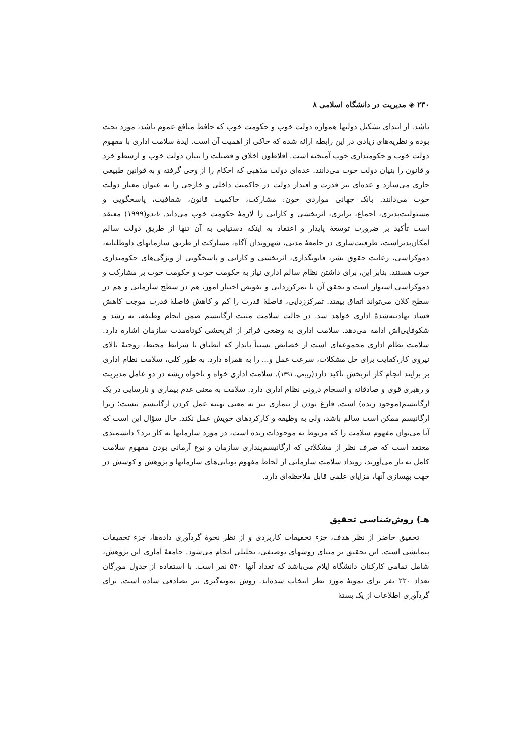۲۳۰ ◈ مدیریت در دانشگاه اسلامی ۸
باشد. از ابتدای تشکیل دولتها همواره دولت خوب و حکومت خوب که حافظ منافع عموم باشد، مورد بحث بوده و نظریه‌های زیادی در این رابطه ارائه شده که حاکی از اهمیت آن است. ایدۀ سلامت اداری با مفهوم دولت خوب و حکومتداری خوب آمیخته است. افلاطون اخلاق و فضیلت را بنیان دولت خوب و ارسطو خرد و قانون را بنیان دولت خوب می‌دانند. عده‌ای دولت مذهبی که احکام را از وحی گرفته و به قوانین طبیعی جاری می‌سازد و عده‌ای نیز قدرت و اقتدار دولت در حاکمیت داخلی و خارجی را به عنوان معیار دولت خوب می‌دانند. بانک جهانی مواردی چون: مشارکت، حاکمیت قانون، شفافیت، پاسخگویی و مسئولیت‌پذیری، اجماع، برابری، اثربخشی و کارایی را لازمۀ حکومت خوب می‌داند. نایدو(۱۹۹۹) معتقد است تأکید بر ضرورت توسعۀ پایدار و اعتقاد به اینکه دستیابی به آن تنها از طریق دولت سالم امکان‌پذیراست، ظرفیت‌سازی در جامعۀ مدنی، شهروندان آگاه، مشارکت از طریق سازمانهای داوطلبانه، دموکراسی، رعایت حقوق بشر، قانونگذاری، اثربخشی و کارایی و پاسخگویی از ویژگی‌های حکومتداری خوب هستند. بنابر این، برای داشتن نظام سالم اداری نیاز به حکومت خوب و حکومت خوب بر مشارکت و دموکراسی استوار است و تحقق آن با تمرکززدایی و تفویض اختیار امور، هم در سطح سازمانی و هم در سطح کلان می‌تواند اتفاق بیفتد. تمرکززدایی، فاصلۀ قدرت را کم و کاهش فاصلۀ قدرت موجب کاهش فساد نهادینه‌شدۀ اداری خواهد شد. در حالت سلامت مثبت ارگانیسم ضمن انجام وظیفه، به رشد و شکوفایی‌اش ادامه می‌دهد. سلامت اداری به وضعی فراتر از اثربخشی کوتاه‌مدت سازمان اشاره دارد. سلامت نظام اداری مجموعه‌ای است از خصایص نسبتاً پایدار که انطباق با شرایط محیط، روحیۀ بالای نیروی کار،کفایت برای حل مشکلات، سرعت عمل و... را به همراه دارد. به طور کلی، سلامت نظام اداری بر برایند انجام کار اثربخش تأکید دارد(ربیعی، ۱۳۹۱). سلامت اداری خواه و ناخواه ریشه در دو عامل مدیریت و رهبری قوی و صادقانه و انسجام درونی نظام اداری دارد. سلامت به معنی عدم بیماری و نارسایی در یک ارگانیسم(موجود زنده) است. فارغ بودن از بیماری نیز به معنی بهینه عمل کردن ارگانیسم نیست؛ زیرا ارگانیسم ممکن است سالم باشد، ولی به وظیفه و کارکردهای خویش عمل نکند. حال سؤال این است که آیا می‌توان مفهوم سلامت را که مربوط به موجودات زنده است، در مورد سازمانها به کار برد؟ دانشمندی معتقد است که صرف نظر از مشکلاتی که ارگانیسم‌پنداری سازمان و نوع آرمانی بودن مفهوم سلامت کامل به بار می‌آورند، رویداد سلامت سازمانی از لحاظ مفهوم پویایی‌های سازمانها و پژوهش و کوشش در جهت بهسازی آنها، مزایای علمی قابل ملاحظه‌ای دارد.
هـ) روش‌شناسی تحقیق
تحقیق حاضر از نظر هدف، جزء تحقیقات کاربردی و از نظر نحوۀ گردآوری داده‌ها، جزء تحقیقات پیمایشی است. این تحقیق بر مبنای روشهای توصیفی، تحلیلی انجام می‌شود. جامعۀ آماری این پژوهش، شامل تمامی کارکنان دانشگاه ایلام می‌باشد که تعداد آنها ۵۴۰ نفر است. با استفاده از جدول مورگان تعداد ۲۲۰ نفر برای نمونۀ مورد نظر انتخاب شده‌اند. روش نمونه‌گیری نیز تصادفی ساده است. برای گردآوری اطلاعات از یک بستۀ